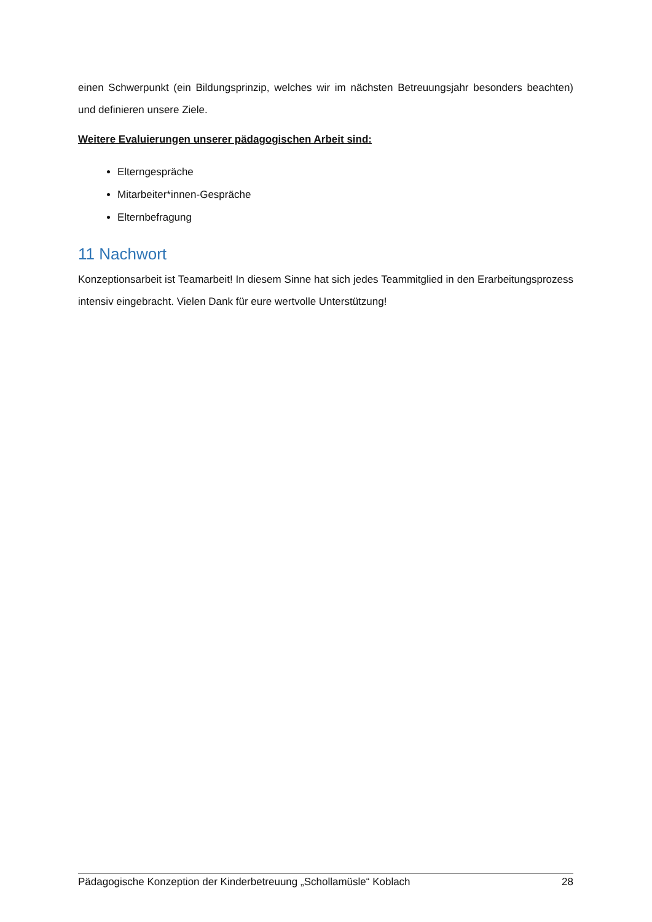einen Schwerpunkt (ein Bildungsprinzip, welches wir im nächsten Betreuungsjahr besonders beachten) und definieren unsere Ziele.
Weitere Evaluierungen unserer pädagogischen Arbeit sind:
Elterngespräche
Mitarbeiter*innen-Gespräche
Elternbefragung
11 Nachwort
Konzeptionsarbeit ist Teamarbeit! In diesem Sinne hat sich jedes Teammitglied in den Erarbeitungsprozess intensiv eingebracht. Vielen Dank für eure wertvolle Unterstützung!
Pädagogische Konzeption der Kinderbetreuung „Schollamüsle“ Koblach 28